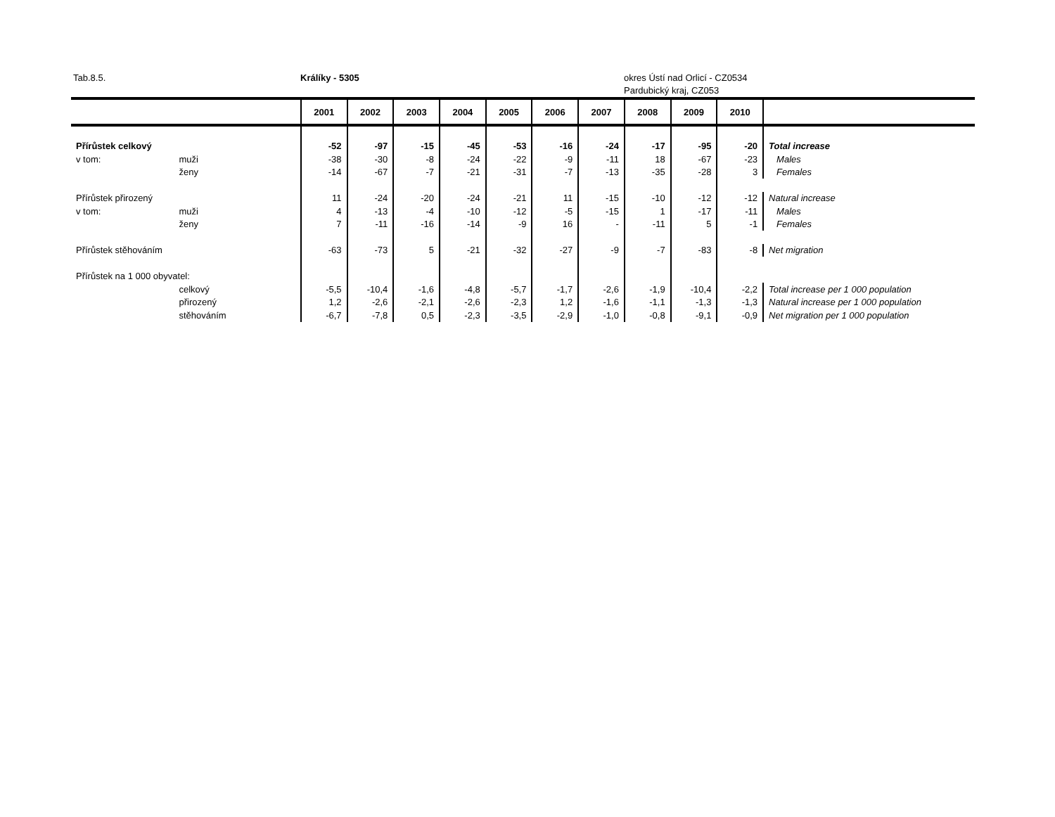Tab.8.5. Králíky - 5305 okres Ústí nad Orlicí - CZ0534
Pardubický kraj, CZ053
| | | 2001 | 2002 | 2003 | 2004 | 2005 | 2006 | 2007 | 2008 | 2009 | 2010 | |
| --- | --- | --- | --- | --- | --- | --- | --- | --- | --- | --- | --- | --- |
| Přírůstek celkový | | -52 | -97 | -15 | -45 | -53 | -16 | -24 | -17 | -95 | -20 | Total increase |
| v tom: | muži | -38 | -30 | -8 | -24 | -22 | -9 | -11 | 18 | -67 | -23 | Males |
| | ženy | -14 | -67 | -7 | -21 | -31 | -7 | -13 | -35 | -28 | 3 | Females |
| Přírůstek přirozený | | 11 | -24 | -20 | -24 | -21 | 11 | -15 | -10 | -12 | -12 | Natural increase |
| v tom: | muži | 4 | -13 | -4 | -10 | -12 | -5 | -15 | 1 | -17 | -11 | Males |
| | ženy | 7 | -11 | -16 | -14 | -9 | 16 | - | -11 | 5 | -1 | Females |
| Přírůstek stěhováním | | -63 | -73 | 5 | -21 | -32 | -27 | -9 | -7 | -83 | -8 | Net migration |
| Přírůstek na 1 000 obyvatel: | | | | | | | | | | | | |
| | celkový | -5,5 | -10,4 | -1,6 | -4,8 | -5,7 | -1,7 | -2,6 | -1,9 | -10,4 | -2,2 | Total increase per 1 000 population |
| | přirozený | 1,2 | -2,6 | -2,1 | -2,6 | -2,3 | 1,2 | -1,6 | -1,1 | -1,3 | -1,3 | Natural increase per 1 000 population |
| | stěhováním | -6,7 | -7,8 | 0,5 | -2,3 | -3,5 | -2,9 | -1,0 | -0,8 | -9,1 | -0,9 | Net migration per 1 000 population |